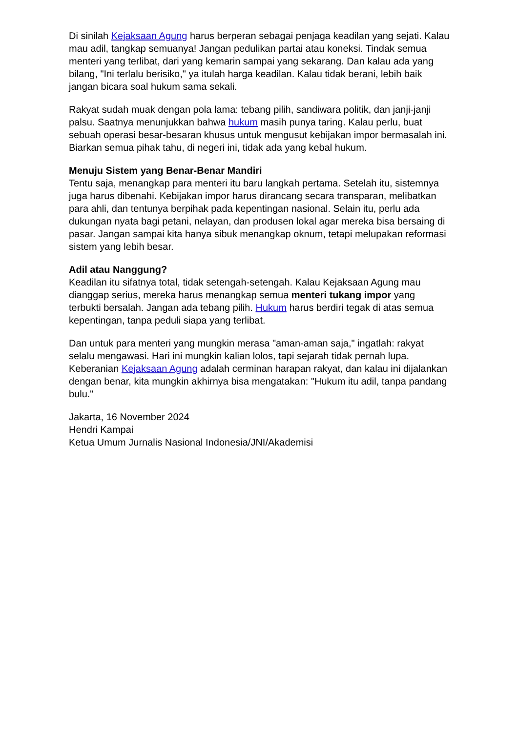Di sinilah Kejaksaan Agung harus berperan sebagai penjaga keadilan yang sejati. Kalau mau adil, tangkap semuanya! Jangan pedulikan partai atau koneksi. Tindak semua menteri yang terlibat, dari yang kemarin sampai yang sekarang. Dan kalau ada yang bilang, "Ini terlalu berisiko," ya itulah harga keadilan. Kalau tidak berani, lebih baik jangan bicara soal hukum sama sekali.
Rakyat sudah muak dengan pola lama: tebang pilih, sandiwara politik, dan janji-janji palsu. Saatnya menunjukkan bahwa hukum masih punya taring. Kalau perlu, buat sebuah operasi besar-besaran khusus untuk mengusut kebijakan impor bermasalah ini. Biarkan semua pihak tahu, di negeri ini, tidak ada yang kebal hukum.
Menuju Sistem yang Benar-Benar Mandiri
Tentu saja, menangkap para menteri itu baru langkah pertama. Setelah itu, sistemnya juga harus dibenahi. Kebijakan impor harus dirancang secara transparan, melibatkan para ahli, dan tentunya berpihak pada kepentingan nasional. Selain itu, perlu ada dukungan nyata bagi petani, nelayan, dan produsen lokal agar mereka bisa bersaing di pasar. Jangan sampai kita hanya sibuk menangkap oknum, tetapi melupakan reformasi sistem yang lebih besar.
Adil atau Nanggung?
Keadilan itu sifatnya total, tidak setengah-setengah. Kalau Kejaksaan Agung mau dianggap serius, mereka harus menangkap semua menteri tukang impor yang terbukti bersalah. Jangan ada tebang pilih. Hukum harus berdiri tegak di atas semua kepentingan, tanpa peduli siapa yang terlibat.
Dan untuk para menteri yang mungkin merasa "aman-aman saja," ingatlah: rakyat selalu mengawasi. Hari ini mungkin kalian lolos, tapi sejarah tidak pernah lupa. Keberanian Kejaksaan Agung adalah cerminan harapan rakyat, dan kalau ini dijalankan dengan benar, kita mungkin akhirnya bisa mengatakan: "Hukum itu adil, tanpa pandang bulu."
Jakarta, 16 November 2024
Hendri Kampai
Ketua Umum Jurnalis Nasional Indonesia/JNI/Akademisi